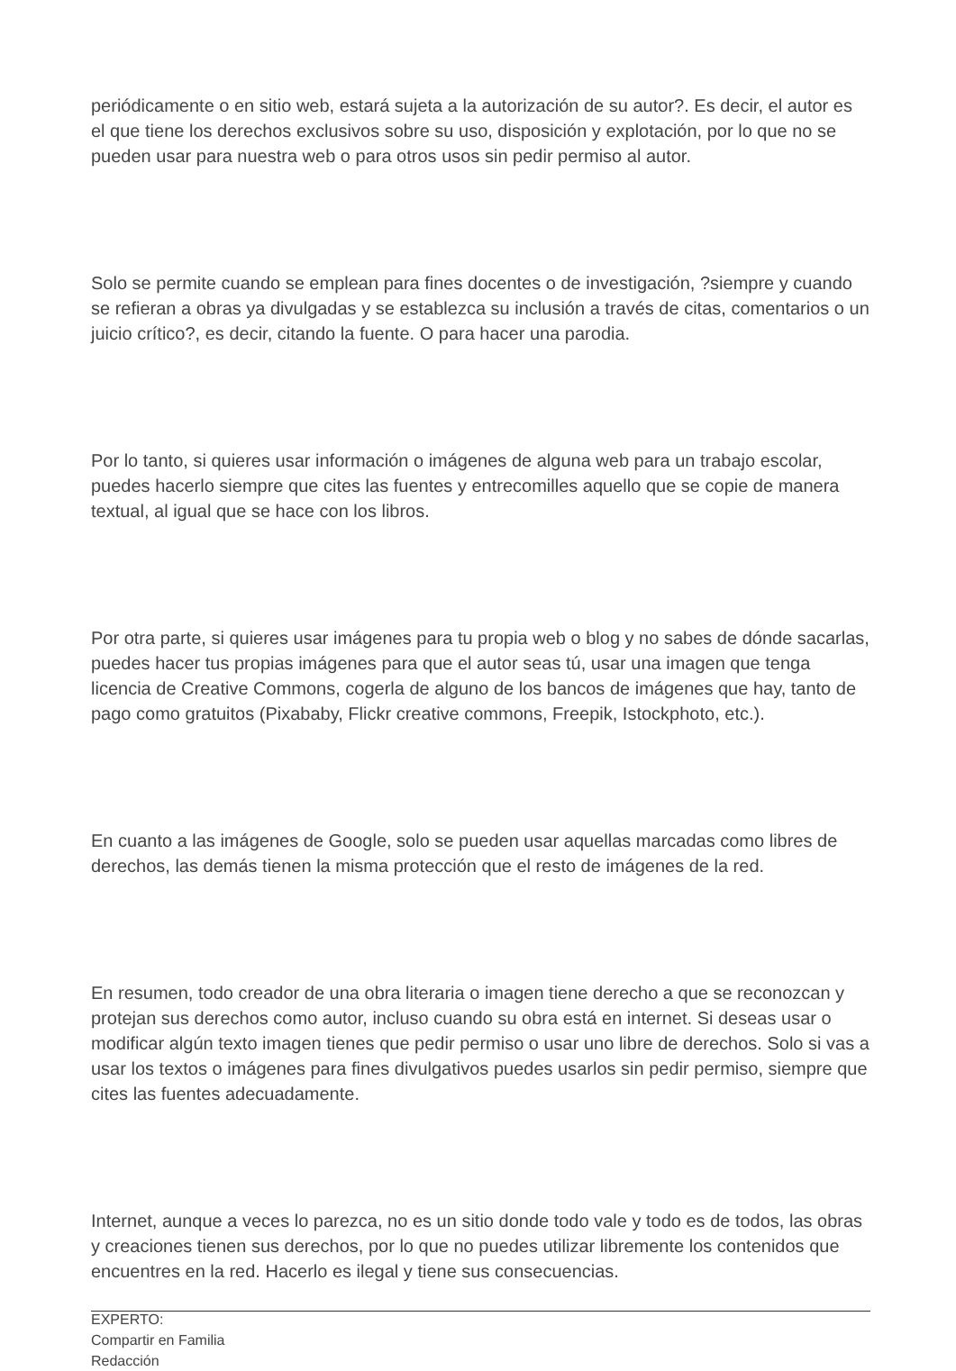periódicamente o en sitio web, estará sujeta a la autorización de su autor?. Es decir, el autor es el que tiene los derechos exclusivos sobre su uso, disposición y explotación, por lo que no se pueden usar para nuestra web o para otros usos sin pedir permiso al autor.
Solo se permite cuando se emplean para fines docentes o de investigación, ?siempre y cuando se refieran a obras ya divulgadas y se establezca su inclusión a través de citas, comentarios o un juicio crítico?, es decir, citando la fuente. O para hacer una parodia.
Por lo tanto, si quieres usar información o imágenes de alguna web para un trabajo escolar, puedes hacerlo siempre que cites las fuentes y entrecomilles aquello que se copie de manera textual, al igual que se hace con los libros.
Por otra parte, si quieres usar imágenes para tu propia web o blog y no sabes de dónde sacarlas, puedes hacer tus propias imágenes para que el autor seas tú, usar una imagen que tenga licencia de Creative Commons, cogerla de alguno de los bancos de imágenes que hay, tanto de pago como gratuitos (Pixababy, Flickr creative commons, Freepik, Istockphoto, etc.).
En cuanto a las imágenes de Google, solo se pueden usar aquellas marcadas como libres de derechos, las demás tienen la misma protección que el resto de imágenes de la red.
En resumen, todo creador de una obra literaria o imagen tiene derecho a que se reconozcan y protejan sus derechos como autor, incluso cuando su obra está en internet. Si deseas usar o modificar algún texto imagen tienes que pedir permiso o usar uno libre de derechos. Solo si vas a usar los textos o imágenes para fines divulgativos puedes usarlos sin pedir permiso, siempre que cites las fuentes adecuadamente.
Internet, aunque a veces lo parezca, no es un sitio donde todo vale y todo es de todos, las obras y creaciones tienen sus derechos, por lo que no puedes utilizar libremente los contenidos que encuentres en la red. Hacerlo es ilegal y tiene sus consecuencias.
EXPERTO:
Compartir en Familia
Redacción